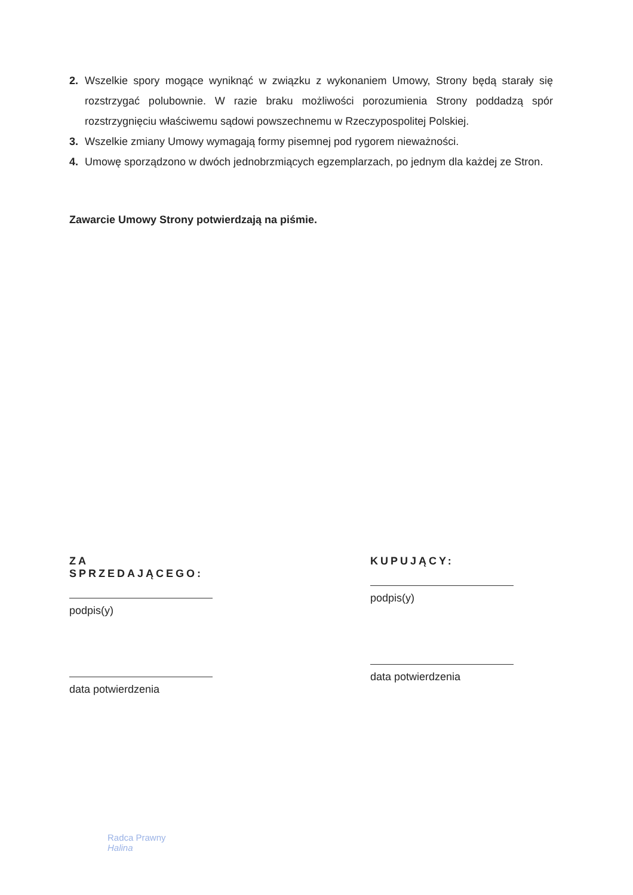2. Wszelkie spory mogące wyniknąć w związku z wykonaniem Umowy, Strony będą starały się rozstrzygać polubownie. W razie braku możliwości porozumienia Strony poddadzą spór rozstrzygnięciu właściwemu sądowi powszechnemu w Rzeczypospolitej Polskiej.
3. Wszelkie zmiany Umowy wymagają formy pisemnej pod rygorem nieważności.
4. Umowę sporządzono w dwóch jednobrzmiących egzemplarzach, po jednym dla każdej ze Stron.
Zawarcie Umowy Strony potwierdzają na piśmie.
ZA SPRZEDAJĄCEGO:
podpis(y)
data potwierdzenia
KUPUJĄCY:
podpis(y)
data potwierdzenia
Radca Prawny
Halina